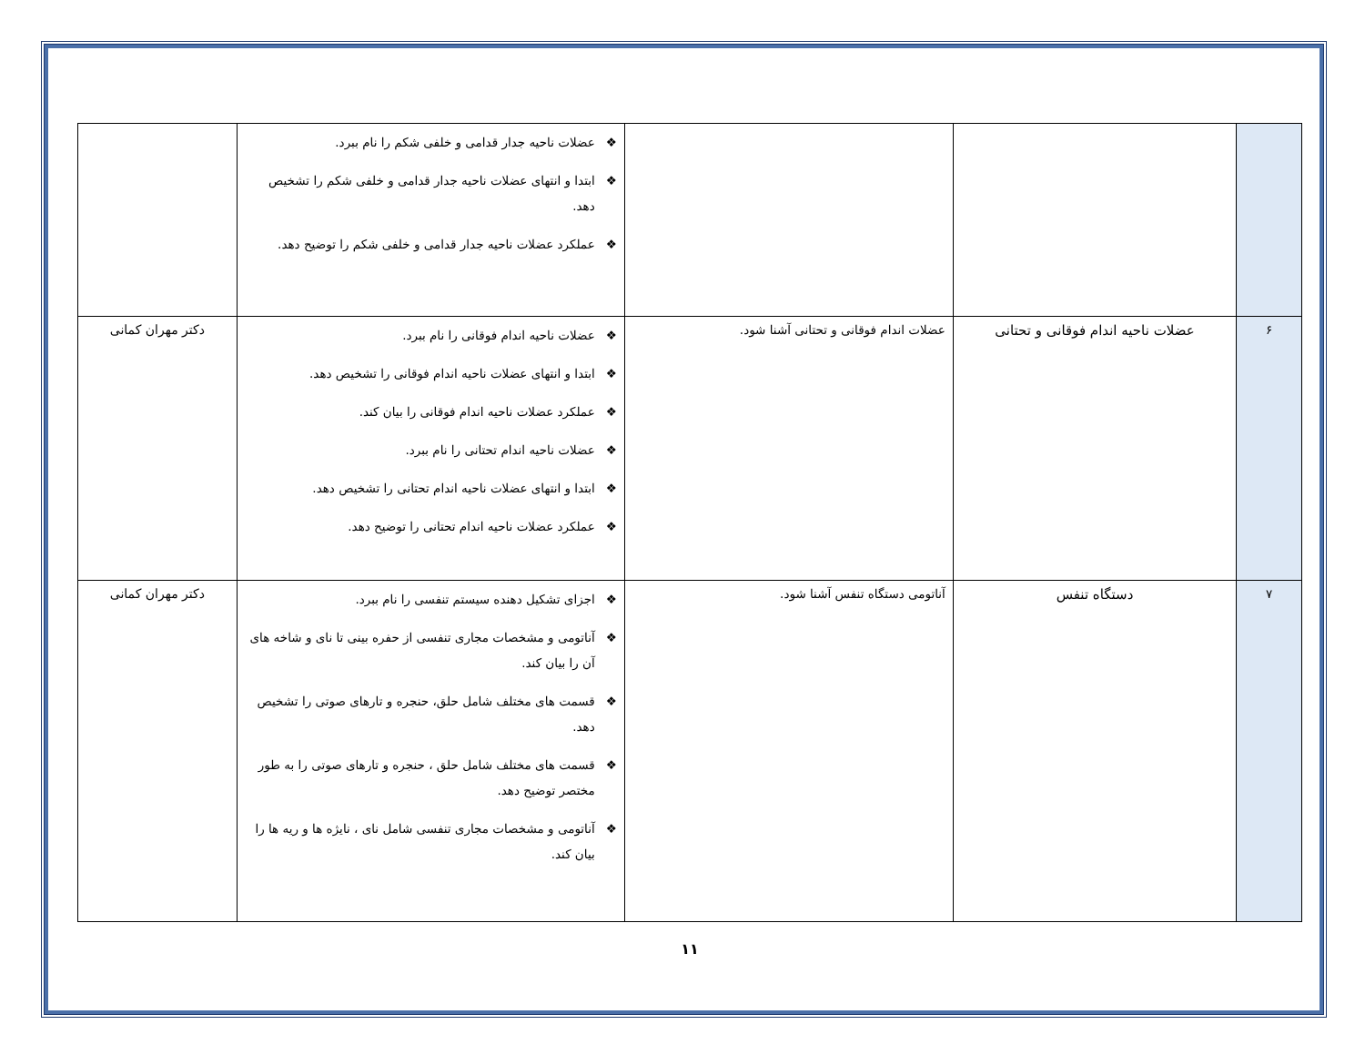| | | | ❖ عضلات ناحیه جدار قدامی و خلفی شکم را نام ببرد. ❖ ابتدا و انتهای عضلات ناحیه جدار قدامی و خلفی شکم را تشخیص دهد. ❖ عملکرد عضلات ناحیه جدار قدامی و خلفی شکم را توضیح دهد. | |
| ۶ | عضلات ناحیه اندام فوقانی و تحتانی | عضلات اندام فوقانی و تحتانی آشنا شود. | ❖ عضلات ناحیه اندام فوقانی را نام ببرد. ❖ ابتدا و انتهای عضلات ناحیه اندام فوقانی را تشخیص دهد. ❖ عملکرد عضلات ناحیه اندام فوقانی را بیان کند. ❖ عضلات ناحیه اندام تحتانی را نام ببرد. ❖ ابتدا و انتهای عضلات ناحیه اندام تحتانی را تشخیص دهد. ❖ عملکرد عضلات ناحیه اندام تحتانی را توضیح دهد. | دکتر مهران کمانی |
| ۷ | دستگاه تنفس | آناتومی دستگاه تنفس آشنا شود. | ❖ اجزای تشکیل دهنده سیستم تنفسی را نام ببرد. ❖ آناتومی و مشخصات مجاری تنفسی از حفره بینی تا نای و شاخه های آن را بیان کند. ❖ قسمت های مختلف شامل حلق، حنجره و تارهای صوتی را تشخیص دهد. ❖ قسمت های مختلف شامل حلق ، حنجره و تارهای صوتی را به طور مختصر توضیح دهد. ❖ آناتومی و مشخصات مجاری تنفسی شامل نای ، نایژه ها و ریه ها را بیان کند. | دکتر مهران کمانی |
۱۱